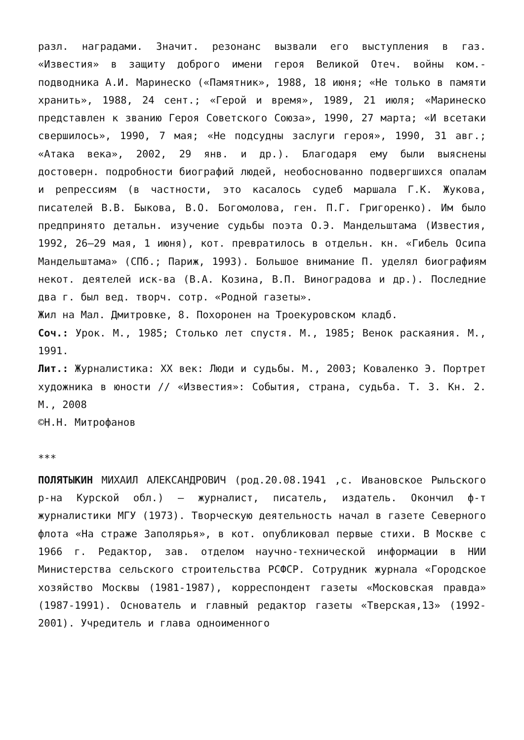разл. наградами. Значит. резонанс вызвали его выступления в газ. «Известия» в защиту доброго имени героя Великой Отеч. войны ком.-подводника А.И. Маринеско («Памятник», 1988, 18 июня; «Не только в памяти хранить», 1988, 24 сент.; «Герой и время», 1989, 21 июля; «Маринеско представлен к званию Героя Советского Союза», 1990, 27 марта; «И всетаки свершилось», 1990, 7 мая; «Не подсудны заслуги героя», 1990, 31 авг.; «Атака века», 2002, 29 янв. и др.). Благодаря ему были выяснены достоверн. подробности биографий людей, необоснованно подвергшихся опалам и репрессиям (в частности, это касалось судеб маршала Г.К. Жукова, писателей В.В. Быкова, В.О. Богомолова, ген. П.Г. Григоренко). Им было предпринято детальн. изучение судьбы поэта О.Э. Мандельштама (Известия, 1992, 26–29 мая, 1 июня), кот. превратилось в отдельн. кн. «Гибель Осипа Мандельштама» (СПб.; Париж, 1993). Большое внимание П. уделял биографиям некот. деятелей иск-ва (В.А. Козина, В.П. Виноградова и др.). Последние два г. был вед. творч. сотр. «Родной газеты».
Жил на Мал. Дмитровке, 8. Похоронен на Троекуровском кладб.
Соч.: Урок. М., 1985; Столько лет спустя. М., 1985; Венок раскаяния. М., 1991.
Лит.: Журналистика: XX век: Люди и судьбы. М., 2003; Коваленко Э. Портрет художника в юности // «Известия»: События, страна, судьба. Т. 3. Кн. 2. М., 2008
©Н.Н. Митрофанов
***
ПОЛЯТЫКИН МИХАИЛ АЛЕКСАНДРОВИЧ (род.20.08.1941 ,с. Ивановское Рыльского р-на Курской обл.) – журналист, писатель, издатель. Окончил ф-т журналистики МГУ (1973). Творческую деятельность начал в газете Северного флота «На страже Заполярья», в кот. опубликовал первые стихи. В Москве с 1966 г. Редактор, зав. отделом научно-технической информации в НИИ Министерства сельского строительства РСФСР. Сотрудник журнала «Городское хозяйство Москвы (1981-1987), корреспондент газеты «Московская правда» (1987-1991). Основатель и главный редактор газеты «Тверская,13» (1992-2001). Учредитель и глава одноименного